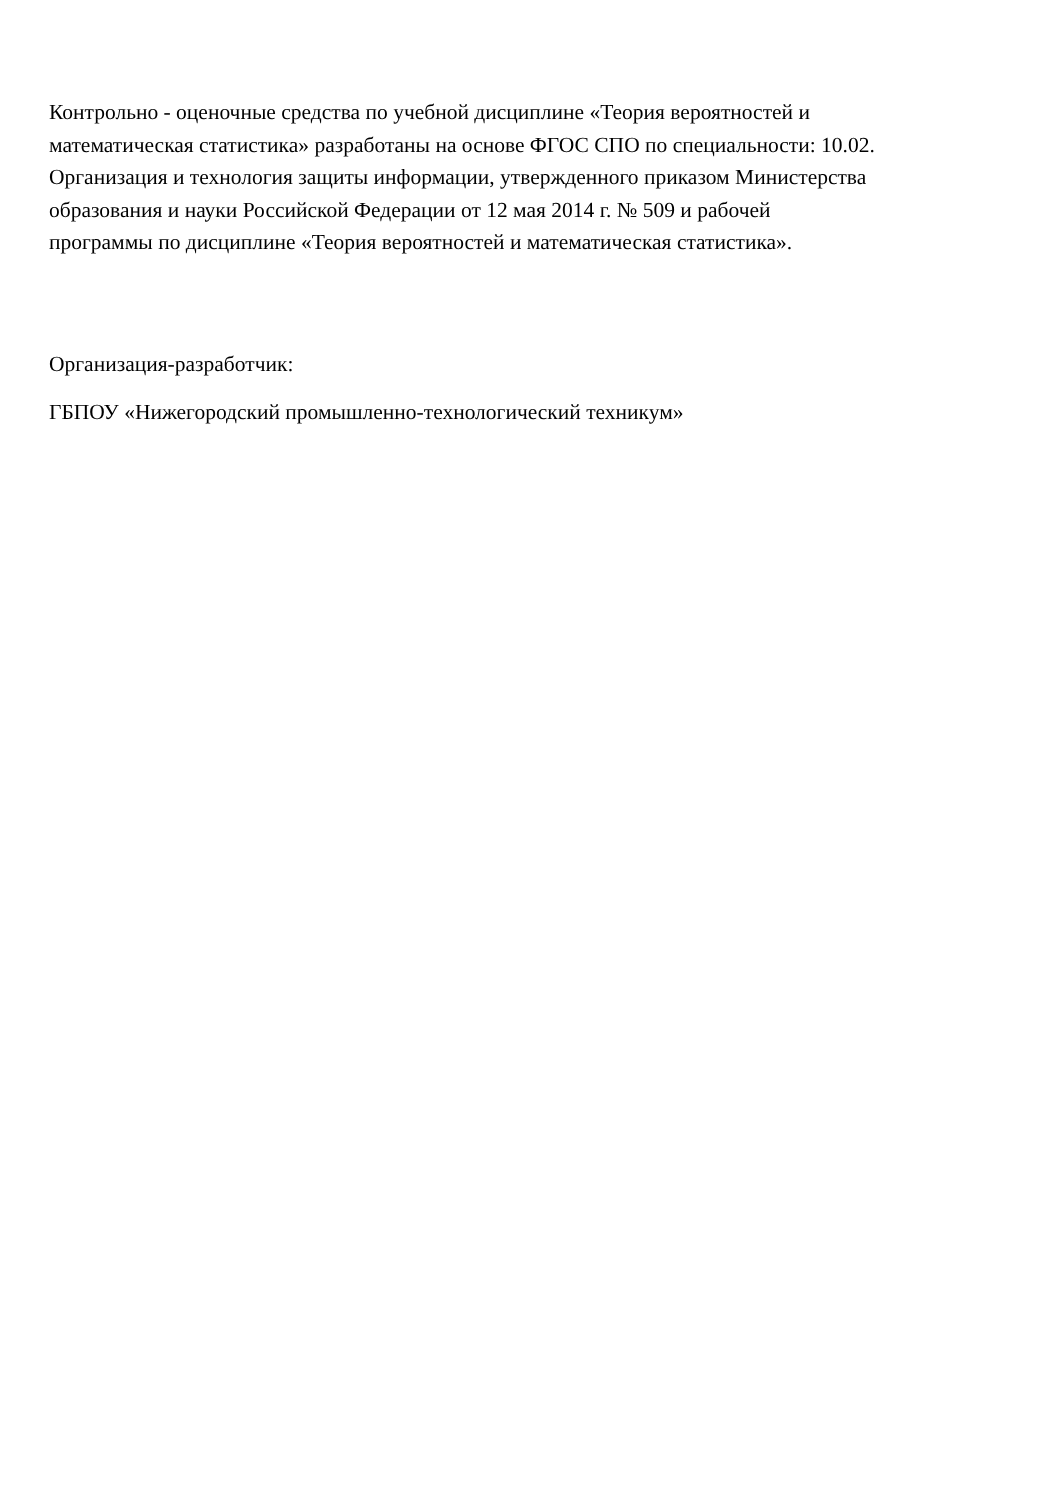Контрольно - оценочные средства по учебной дисциплине «Теория вероятностей и
математическая статистика» разработаны на основе ФГОС СПО по специальности: 10.02.
Организация и технология защиты информации, утвержденного приказом Министерства
образования и науки Российской Федерации от 12 мая 2014 г. № 509 и рабочей
программы по дисциплине «Теория вероятностей и математическая статистика».
Организация-разработчик:
ГБПОУ «Нижегородский промышленно-технологический техникум»